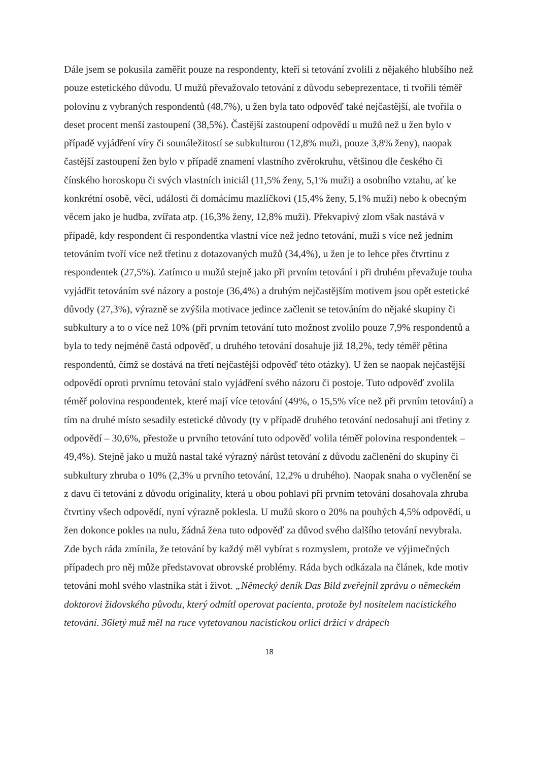Dále jsem se pokusila zaměřit pouze na respondenty, kteří si tetování zvolili z nějakého hlubšího než pouze estetického důvodu. U mužů převažovalo tetování z důvodu sebeprezentace, ti tvořili téměř polovinu z vybraných respondentů (48,7%), u žen byla tato odpověď také nejčastější, ale tvořila o deset procent menší zastoupení (38,5%). Častější zastoupení odpovědí u mužů než u žen bylo v případě vyjádření víry či sounáležitostí se subkulturou (12,8% muži, pouze 3,8% ženy), naopak častější zastoupení žen bylo v případě znamení vlastního zvěrokruhu, většinou dle českého či čínského horoskopu či svých vlastních iniciál (11,5% ženy, 5,1% muži) a osobního vztahu, ať ke konkrétní osobě, věci, události či domácímu mazlíčkovi (15,4% ženy, 5,1% muži) nebo k obecným věcem jako je hudba, zvířata atp. (16,3% ženy, 12,8% muži). Překvapivý zlom však nastává v případě, kdy respondent či respondentka vlastní více než jedno tetování, muži s více než jedním tetováním tvoří více než třetinu z dotazovaných mužů (34,4%), u žen je to lehce přes čtvrtinu z respondentek (27,5%). Zatímco u mužů stejně jako při prvním tetování i při druhém převažuje touha vyjádřit tetováním své názory a postoje (36,4%) a druhým nejčastějším motivem jsou opět estetické důvody (27,3%), výrazně se zvýšila motivace jedince začlenit se tetováním do nějaké skupiny či subkultury a to o více než 10% (při prvním tetování tuto možnost zvolilo pouze 7,9% respondentů a byla to tedy nejméně častá odpověď, u druhého tetování dosahuje již 18,2%, tedy téměř pětina respondentů, čímž se dostává na třetí nejčastější odpověď této otázky). U žen se naopak nejčastější odpovědí oproti prvnímu tetování stalo vyjádření svého názoru či postoje. Tuto odpověď zvolila téměř polovina respondentek, které mají více tetování (49%, o 15,5% více než při prvním tetování) a tím na druhé místo sesadily estetické důvody (ty v případě druhého tetování nedosahují ani třetiny z odpovědí – 30,6%, přestože u prvního tetování tuto odpověď volila téměř polovina respondentek – 49,4%). Stejně jako u mužů nastal také výrazný nárůst tetování z důvodu začlenění do skupiny či subkultury zhruba o 10% (2,3% u prvního tetování, 12,2% u druhého). Naopak snaha o vyčlenění se z davu či tetování z důvodu originality, která u obou pohlaví při prvním tetování dosahovala zhruba čtvrtiny všech odpovědí, nyní výrazně poklesla. U mužů skoro o 20% na pouhých 4,5% odpovědí, u žen dokonce pokles na nulu, žádná žena tuto odpověď za důvod svého dalšího tetování nevybrala. Zde bych ráda zmínila, že tetování by každý měl vybírat s rozmyslem, protože ve výjimečných případech pro něj může představovat obrovské problémy. Ráda bych odkázala na článek, kde motiv tetování mohl svého vlastníka stát i život. „Německý deník Das Bild zveřejnil zprávu o německém doktorovi židovského původu, který odmítl operovat pacienta, protože byl nositelem nacistického tetování. 36letý muž měl na ruce vytetovanou nacistickou orlici držící v drápech
18